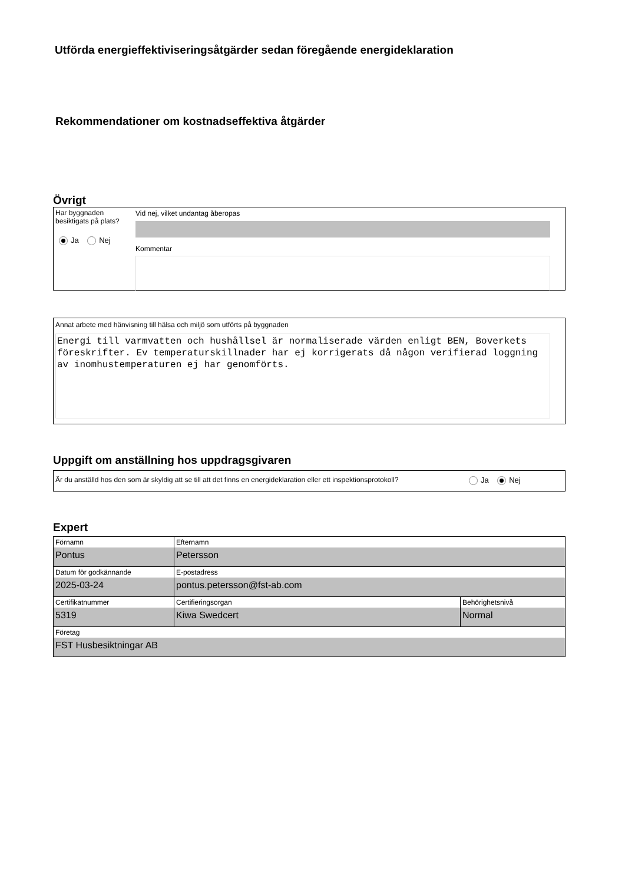Utförda energieffektiviseringsåtgärder sedan föregående energideklaration
Rekommendationer om kostnadseffektiva åtgärder
Övrigt
Har byggnaden besiktigats på plats?
Ja Nej
Vid nej, vilket undantag åberopas
Kommentar
Annat arbete med hänvisning till hälsa och miljö som utförts på byggnaden
Energi till varmvatten och hushållsel är normaliserade värden enligt BEN, Boverkets föreskrifter. Ev temperaturskillnader har ej korrigerats då någon verifierad loggning av inomhustemperaturen ej har genomförts.
Uppgift om anställning hos uppdragsgivaren
Är du anställd hos den som är skyldig att se till att det finns en energideklaration eller ett inspektionsprotokoll?
Ja Nej
Expert
| Förnamn Pontus | Efternamn Petersson | |
| Datum för godkännande 2025-03-24 | E-postadress pontus.petersson@fst-ab.com | |
| Certifikatnummer 5319 | Certifieringsorgan Kiwa Swedcert | Behörighetsnivå Normal |
| Företag FST Husbesiktningar AB | | |